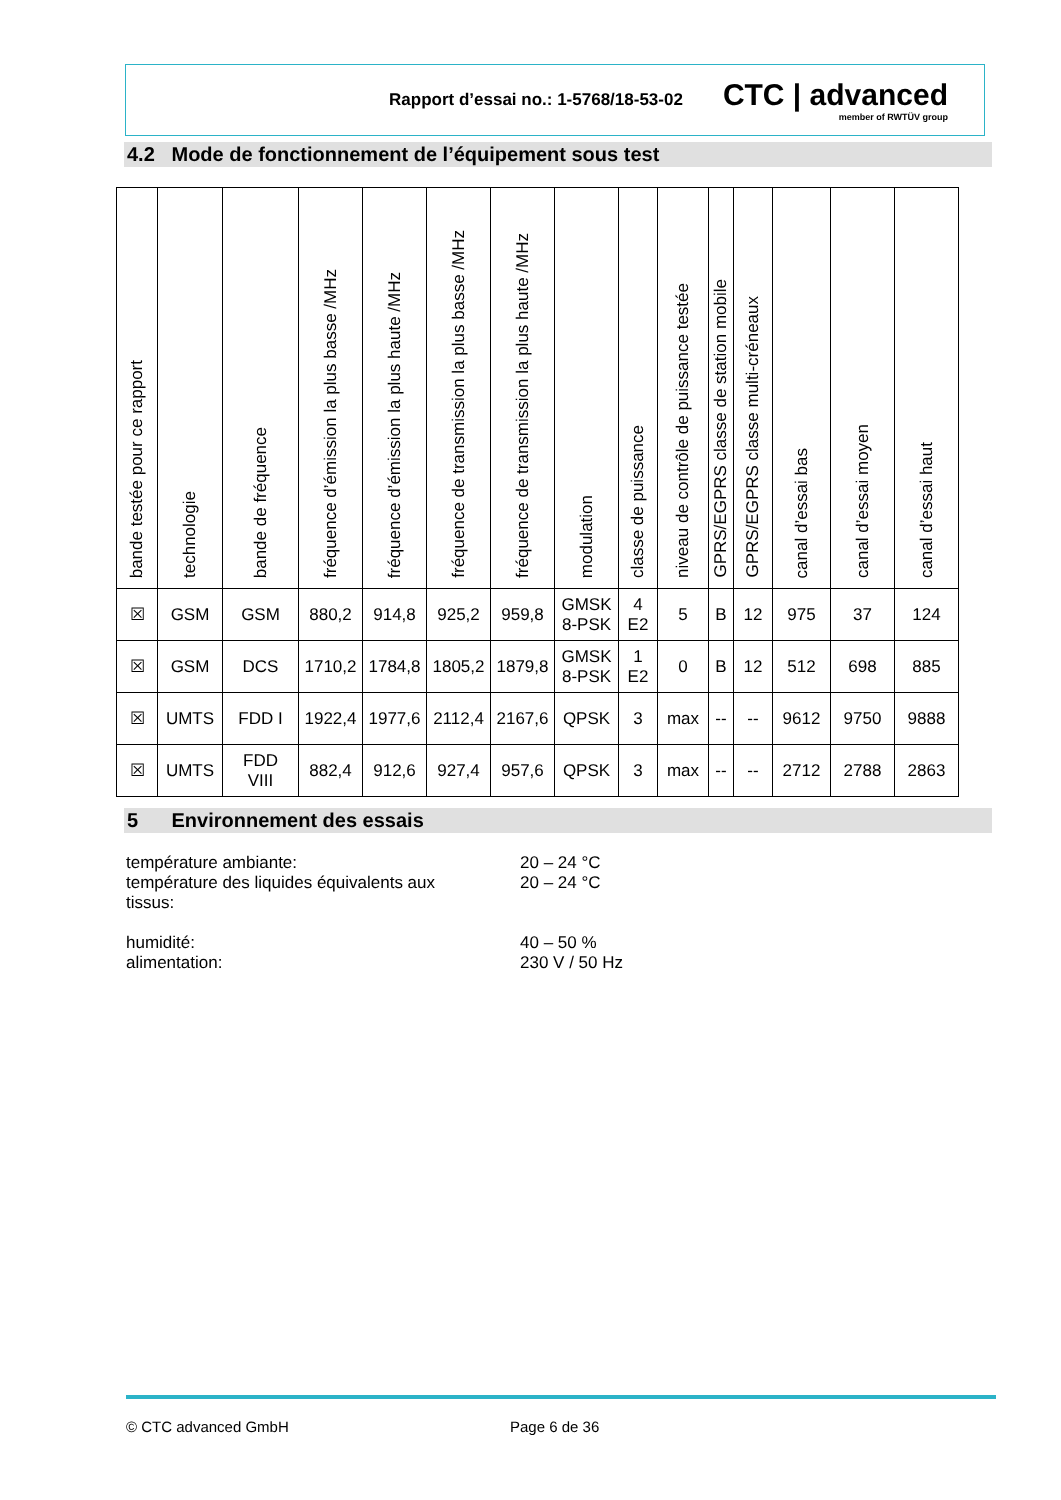Rapport d’essai no.: 1-5768/18-53-02 CTC | advanced
member of RWTÜV group
4.2 Mode de fonctionnement de l’équipement sous test
| bande testée pour ce rapport | technologie | bande de fréquence | fréquence d’émission la plus basse /MHz | fréquence d’émission la plus haute /MHz | fréquence de transmission la plus basse /MHz | fréquence de transmission la plus haute /MHz | modulation | classe de puissance | niveau de contrôle de puissance testée | GPRS/EGPRS classe de station mobile | GPRS/EGPRS classe multi-créneaux | canal d’essai bas | canal d’essai moyen | canal d’essai haut |
| --- | --- | --- | --- | --- | --- | --- | --- | --- | --- | --- | --- | --- | --- | --- |
| ☒ | GSM | GSM | 880,2 | 914,8 | 925,2 | 959,8 | GMSK 8-PSK | 4 E2 | 5 | B | 12 | 975 | 37 | 124 |
| ☒ | GSM | DCS | 1710,2 | 1784,8 | 1805,2 | 1879,8 | GMSK 8-PSK | 1 E2 | 0 | B | 12 | 512 | 698 | 885 |
| ☒ | UMTS | FDD I | 1922,4 | 1977,6 | 2112,4 | 2167,6 | QPSK | 3 | max | -- | -- | 9612 | 9750 | 9888 |
| ☒ | UMTS | FDD VIII | 882,4 | 912,6 | 927,4 | 957,6 | QPSK | 3 | max | -- | -- | 2712 | 2788 | 2863 |
5 Environnement des essais
température ambiante: 20 – 24 °C
température des liquides équivalents aux
tissus: 20 – 24 °C
humidité: 40 – 50 %
alimentation: 230 V / 50 Hz
© CTC advanced GmbH Page 6 de 36